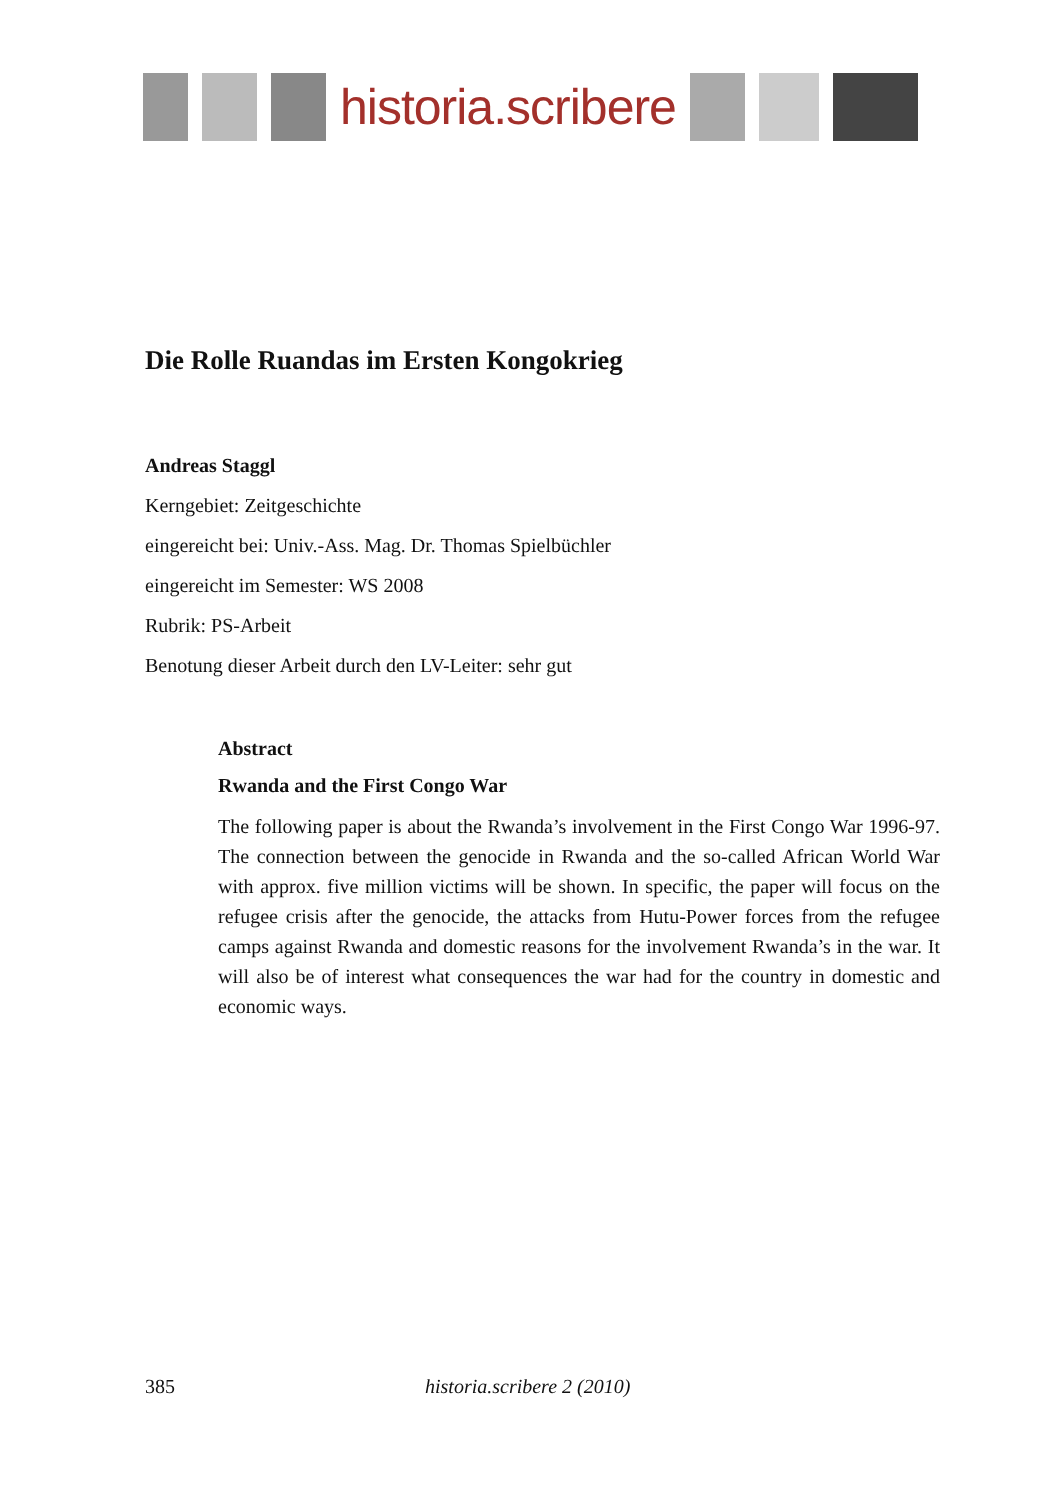historia.scribere
Die Rolle Ruandas im Ersten Kongokrieg
Andreas Staggl
Kerngebiet: Zeitgeschichte
eingereicht bei: Univ.-Ass. Mag. Dr. Thomas Spielbüchler
eingereicht im Semester: WS 2008
Rubrik: PS-Arbeit
Benotung dieser Arbeit durch den LV-Leiter: sehr gut
Abstract
Rwanda and the First Congo War
The following paper is about the Rwanda’s involvement in the First Congo War 1996-97. The connection between the genocide in Rwanda and the so-called African World War with approx. five million victims will be shown. In specific, the paper will focus on the refugee crisis after the genocide, the attacks from Hutu-Power forces from the refugee camps against Rwanda and domestic reasons for the involvement Rwanda’s in the war. It will also be of interest what consequences the war had for the country in domestic and economic ways.
385 historia.scribere 2 (2010)